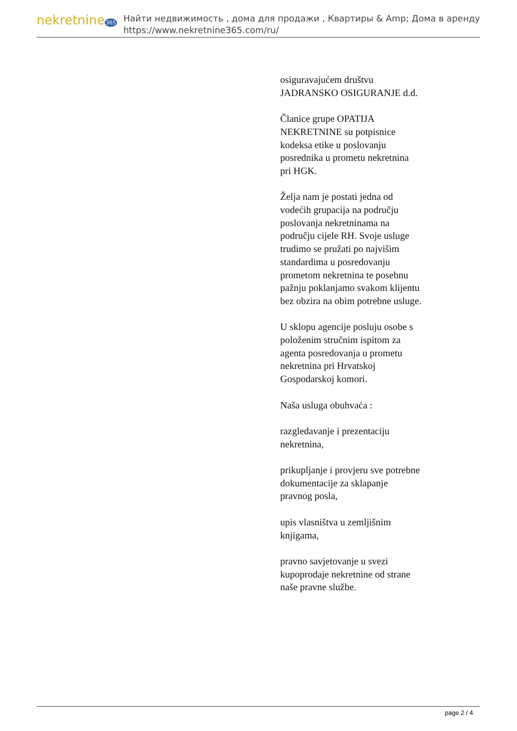nekretnine365
Найти недвижимость , дома для продажи , Квартиры & Amp; Дома в аренду
https://www.nekretnine365.com/ru/
osiguravajućem društvu JADRANSKO OSIGURANJE d.d.
Članice grupe OPATIJA NEKRETNINE su potpisnice kodeksa etike u poslovanju posrednika u prometu nekretnina pri HGK.
Želja nam je postati jedna od vodećih grupacija na području poslovanja nekretninama na području cijele RH. Svoje usluge trudimo se pružati po najvišim standardima u posredovanju prometom nekretnina te posebnu pažnju poklanjamo svakom klijentu bez obzira na obim potrebne usluge.
U sklopu agencije posluju osobe s položenim stručnim ispitom za agenta posredovanja u prometu nekretnina pri Hrvatskoj Gospodarskoj komori.
Naša usluga obuhvaća :
razgledavanje i prezentaciju nekretnina,
prikupljanje i provjeru sve potrebne dokumentacije za sklapanje pravnog posla,
upis vlasništva u zemljišnim knjigama,
pravno savjetovanje u svezi kupoprodaje nekretnine od strane naše pravne službe.
page 2 / 4